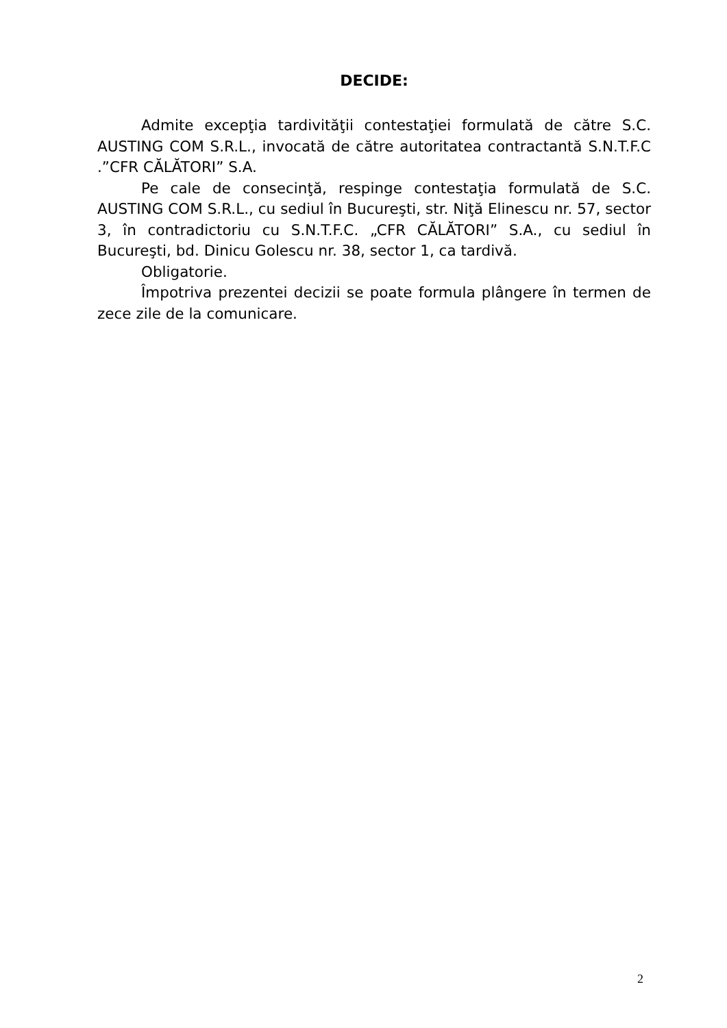DECIDE:
Admite excepţia tardivităţii contestaţiei formulată de către S.C. AUSTING COM S.R.L., invocată de către autoritatea contractantă S.N.T.F.C .”CFR CĂLĂTORI” S.A.
Pe cale de consecinţă, respinge contestaţia formulată de S.C. AUSTING COM S.R.L., cu sediul în Bucureşti, str. Niţă Elinescu nr. 57, sector 3, în contradictoriu cu S.N.T.F.C. „CFR CĂLĂTORI” S.A., cu sediul în Bucureşti, bd. Dinicu Golescu nr. 38, sector 1, ca tardivă.
Obligatorie.
Împotriva prezentei decizii se poate formula plângere în termen de zece zile de la comunicare.
2